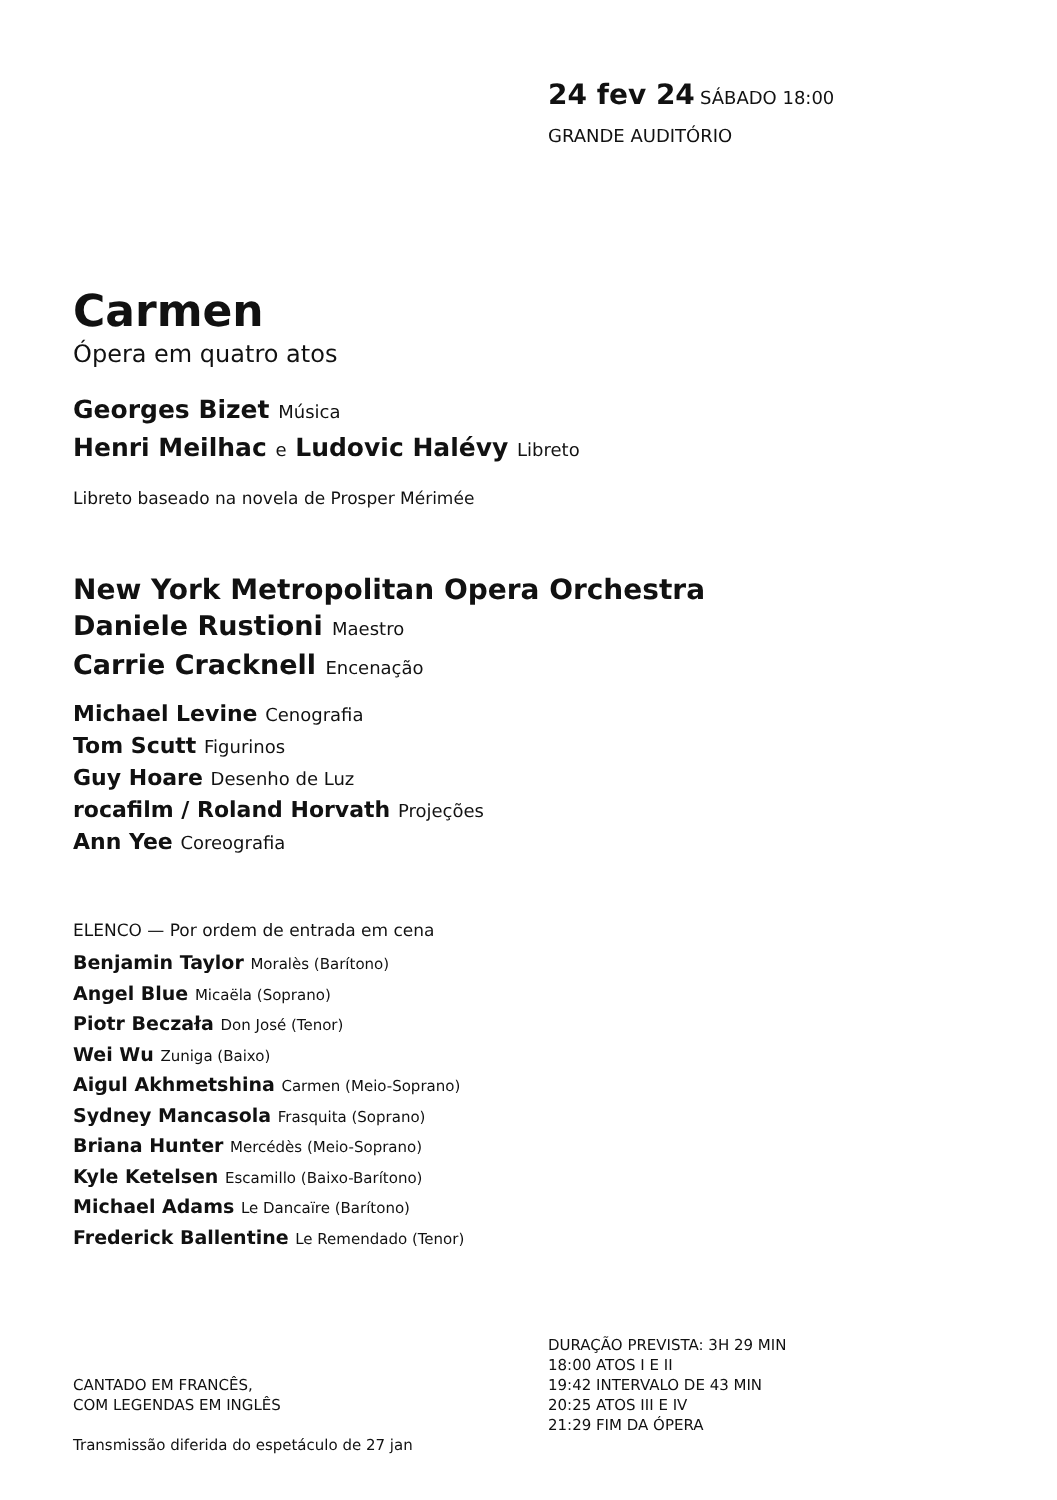24 fev 24 SÁBADO 18:00
GRANDE AUDITÓRIO
Carmen
Ópera em quatro atos
Georges Bizet Música
Henri Meilhac e Ludovic Halévy Libreto
Libreto baseado na novela de Prosper Mérimée
New York Metropolitan Opera Orchestra
Daniele Rustioni Maestro
Carrie Cracknell Encenação
Michael Levine Cenografia
Tom Scutt Figurinos
Guy Hoare Desenho de Luz
rocafilm / Roland Horvath Projeções
Ann Yee Coreografia
ELENCO — Por ordem de entrada em cena
Benjamin Taylor Moralès (Barítono)
Angel Blue Micaëla (Soprano)
Piotr Beczała Don José (Tenor)
Wei Wu Zuniga (Baixo)
Aigul Akhmetshina Carmen (Meio-Soprano)
Sydney Mancasola Frasquita (Soprano)
Briana Hunter Mercédès (Meio-Soprano)
Kyle Ketelsen Escamillo (Baixo-Barítono)
Michael Adams Le Dancaïre (Barítono)
Frederick Ballentine Le Remendado (Tenor)
CANTADO EM FRANCÊS,
COM LEGENDAS EM INGLÊS
Transmissão diferida do espetáculo de 27 jan
DURAÇÃO PREVISTA: 3H 29 MIN
18:00 ATOS I E II
19:42 INTERVALO DE 43 MIN
20:25 ATOS III E IV
21:29 FIM DA ÓPERA